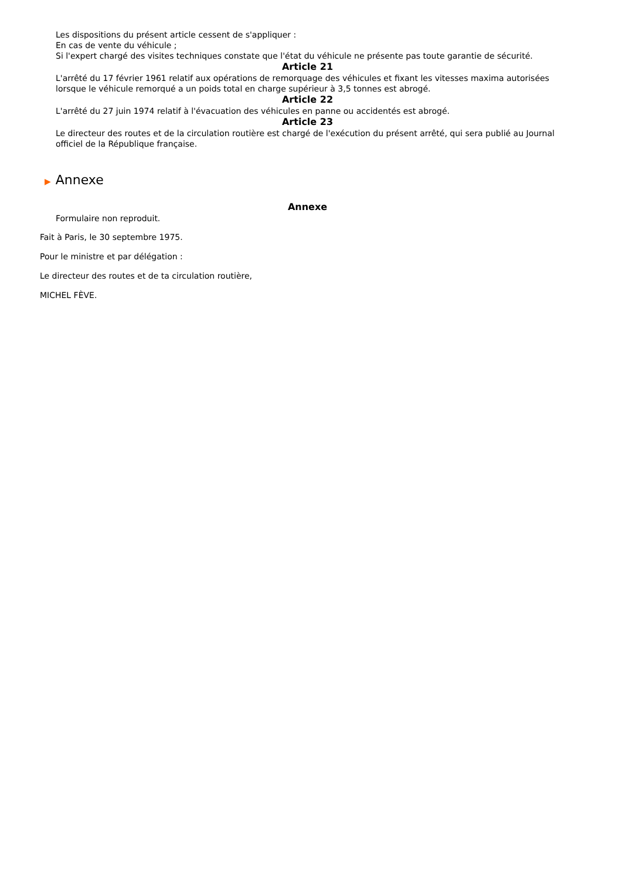Les dispositions du présent article cessent de s'appliquer :
En cas de vente du véhicule ;
Si l'expert chargé des visites techniques constate que l'état du véhicule ne présente pas toute garantie de sécurité.
Article 21
L'arrêté du 17 février 1961 relatif aux opérations de remorquage des véhicules et fixant les vitesses maxima autorisées lorsque le véhicule remorqué a un poids total en charge supérieur à 3,5 tonnes est abrogé.
Article 22
L'arrêté du 27 juin 1974 relatif à l'évacuation des véhicules en panne ou accidentés est abrogé.
Article 23
Le directeur des routes et de la circulation routière est chargé de l'exécution du présent arrêté, qui sera publié au Journal officiel de la République française.
▶ Annexe
Annexe
Formulaire non reproduit.
Fait à Paris, le 30 septembre 1975.
Pour le ministre et par délégation :
Le directeur des routes et de ta circulation routière,
MICHEL FÈVE.